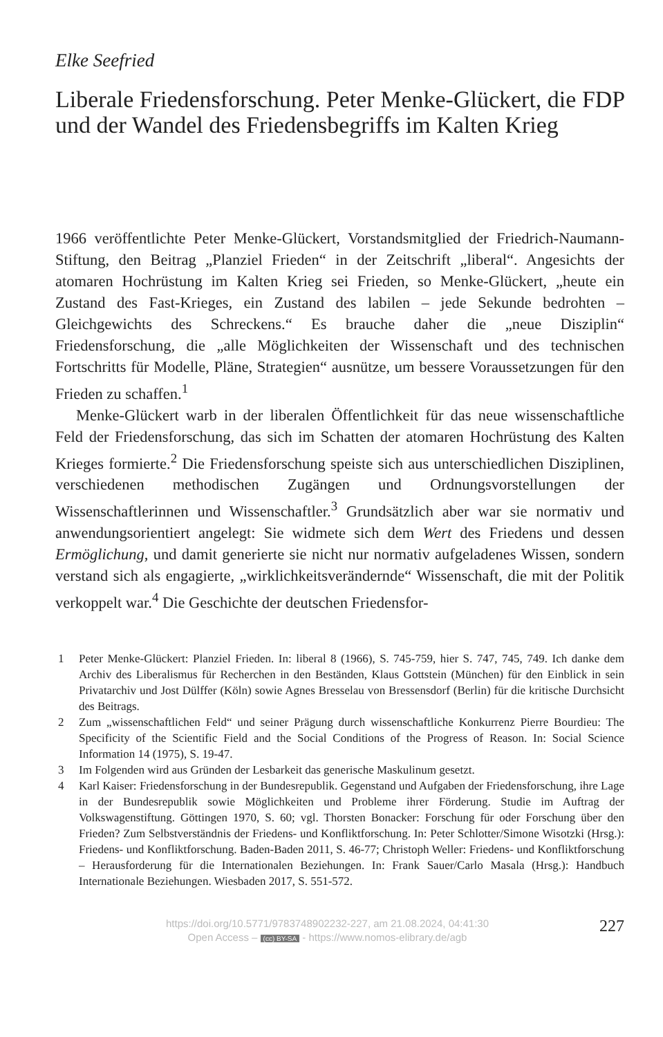Elke Seefried
Liberale Friedensforschung. Peter Menke-Glückert, die FDP und der Wandel des Friedensbegriffs im Kalten Krieg
1966 veröffentlichte Peter Menke-Glückert, Vorstandsmitglied der Friedrich-Naumann-Stiftung, den Beitrag „Planziel Frieden“ in der Zeitschrift „liberal“. Angesichts der atomaren Hochrüstung im Kalten Krieg sei Frieden, so Menke-Glückert, „heute ein Zustand des Fast-Krieges, ein Zustand des labilen – jede Sekunde bedrohten – Gleichgewichts des Schreckens.“ Es brauche daher die „neue Disziplin“ Friedensforschung, die „alle Möglichkeiten der Wissenschaft und des technischen Fortschritts für Modelle, Pläne, Strategien“ ausnütze, um bessere Voraussetzungen für den Frieden zu schaffen.<sup>1</sup>
Menke-Glückert warb in der liberalen Öffentlichkeit für das neue wissenschaftliche Feld der Friedensforschung, das sich im Schatten der atomaren Hochrüstung des Kalten Krieges formierte.<sup>2</sup> Die Friedensforschung speiste sich aus unterschiedlichen Disziplinen, verschiedenen methodischen Zugängen und Ordnungsvorstellungen der Wissenschaftlerinnen und Wissenschaftler.<sup>3</sup> Grundsätzlich aber war sie normativ und anwendungsorientiert angelegt: Sie widmete sich dem Wert des Friedens und dessen Ermöglichung, und damit generierte sie nicht nur normativ aufgeladenes Wissen, sondern verstand sich als engagierte, „wirklichkeitsverändernde“ Wissenschaft, die mit der Politik verkoppelt war.<sup>4</sup> Die Geschichte der deutschen Friedensfor-
1 Peter Menke-Glückert: Planziel Frieden. In: liberal 8 (1966), S. 745-759, hier S. 747, 745, 749. Ich danke dem Archiv des Liberalismus für Recherchen in den Beständen, Klaus Gottstein (München) für den Einblick in sein Privatarchiv und Jost Dülffer (Köln) sowie Agnes Bresselau von Bressensdorf (Berlin) für die kritische Durchsicht des Beitrags.
2 Zum „wissenschaftlichen Feld“ und seiner Prägung durch wissenschaftliche Konkurrenz Pierre Bourdieu: The Specificity of the Scientific Field and the Social Conditions of the Progress of Reason. In: Social Science Information 14 (1975), S. 19-47.
3 Im Folgenden wird aus Gründen der Lesbarkeit das generische Maskulinum gesetzt.
4 Karl Kaiser: Friedensforschung in der Bundesrepublik. Gegenstand und Aufgaben der Friedensforschung, ihre Lage in der Bundesrepublik sowie Möglichkeiten und Probleme ihrer Förderung. Studie im Auftrag der Volkswagenstiftung. Göttingen 1970, S. 60; vgl. Thorsten Bonacker: Forschung für oder Forschung über den Frieden? Zum Selbstverständnis der Friedens- und Konfliktforschung. In: Peter Schlotter/Simone Wisotzki (Hrsg.): Friedens- und Konfliktforschung. Baden-Baden 2011, S. 46-77; Christoph Weller: Friedens- und Konfliktforschung – Herausforderung für die Internationalen Beziehungen. In: Frank Sauer/Carlo Masala (Hrsg.): Handbuch Internationale Beziehungen. Wiesbaden 2017, S. 551-572.
https://doi.org/10.5771/9783748902232-227, am 21.08.2024, 04:41:30
Open Access – (cc) BY-SA - https://www.nomos-elibrary.de/agb
227